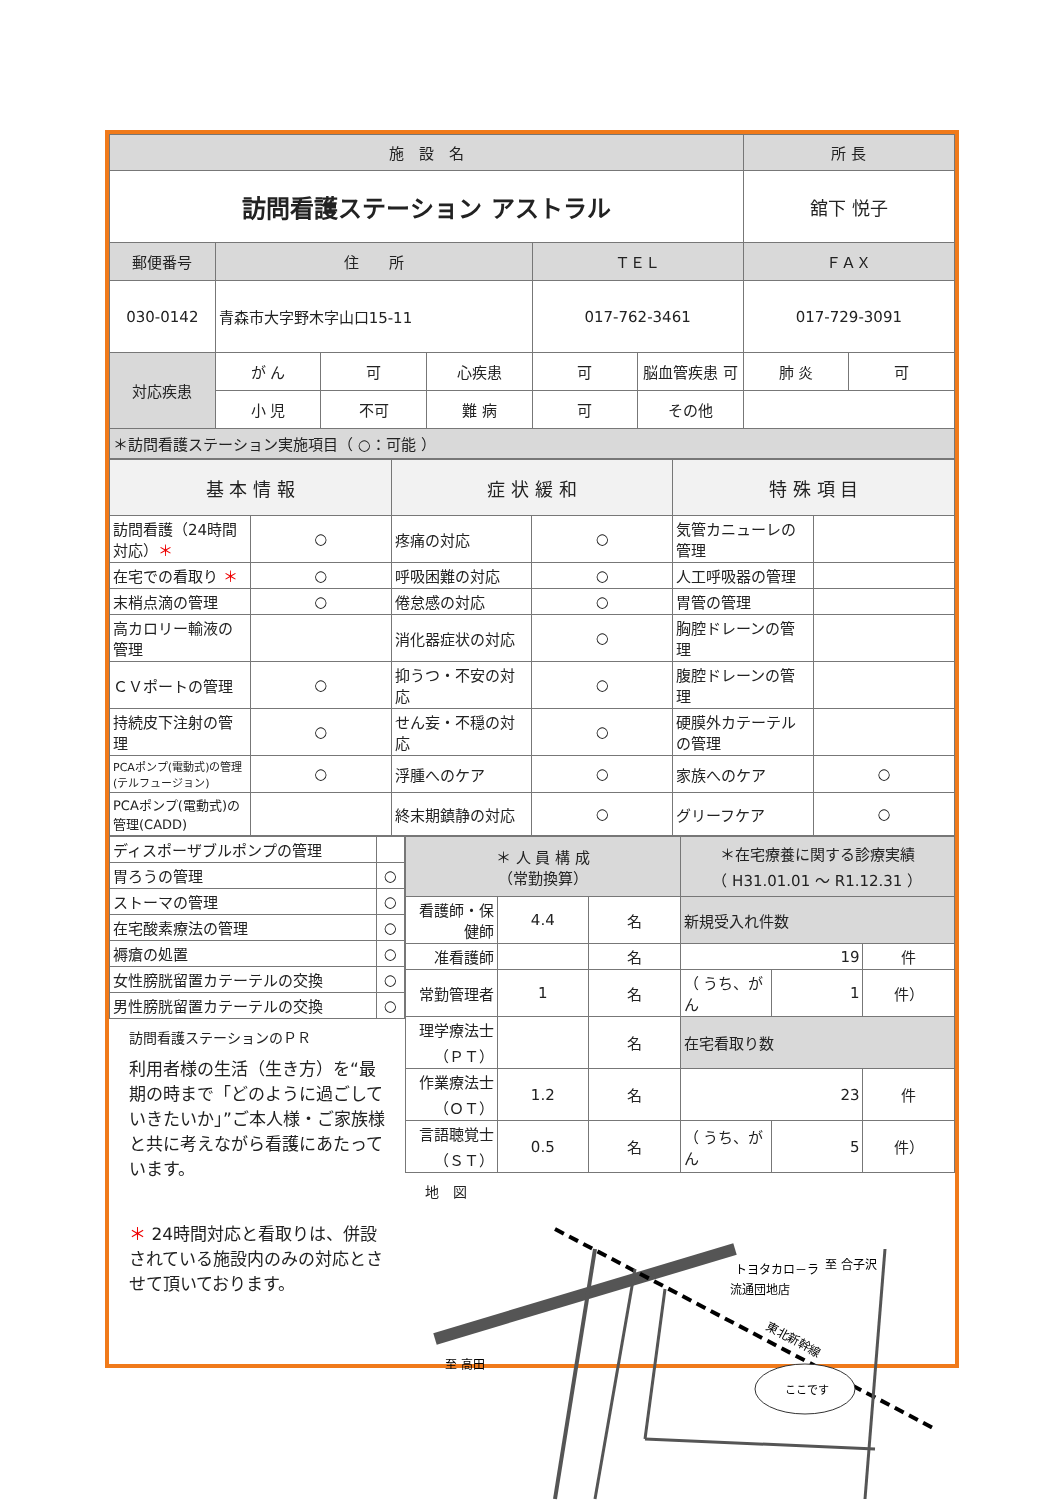| 施 設 名 | | | | | | 所 長 | |
| --- | --- | --- | --- | --- | --- | --- | --- |
| 訪問看護ステーション アストラル | | | | | | 舘下 悦子 | |
| 郵便番号 | 住 所 | | | ＴＥＬ | | ＦＡＸ | |
| 030-0142 | 青森市大字野木字山口15-11 | | | 017-762-3461 | | 017-729-3091 | |
| 対応疾患 | が ん | 可 | 心疾患 | 可 | 脳血管疾患 可 | 肺 炎 | 可 |
| | 小 児 | 不可 | 難 病 | 可 | その他 | | |
| ＊訪問看護ステーション実施項目（ ○：可能 ） | | | | | | | |
| 基 本 情 報 | | 症 状 緩 和 | | 特 殊 項 目 | |
| --- | --- | --- | --- | --- | --- |
| 訪問看護（24時間対応） ＊ | ○ | 疼痛の対応 | ○ | 気管カニューレの管理 | |
| 在宅での看取り ＊ | ○ | 呼吸困難の対応 | ○ | 人工呼吸器の管理 | |
| 末梢点滴の管理 | ○ | 倦怠感の対応 | ○ | 胃管の管理 | |
| 高カロリー輸液の管理 | | 消化器症状の対応 | ○ | 胸腔ドレーンの管理 | |
| ＣＶポートの管理 | ○ | 抑うつ・不安の対応 | ○ | 腹腔ドレーンの管理 | |
| 持続皮下注射の管理 | ○ | せん妄・不穏の対応 | ○ | 硬膜外カテーテルの管理 | |
| PCAポンプ(電動式)の管理(テルフュージョン) | ○ | 浮腫へのケア | ○ | 家族へのケア | ○ |
| PCAポンプ(電動式)の管理(CADD) | | 終末期鎮静の対応 | ○ | グリーフケア | ○ |
| ディスポーザブルポンプの管理 | |
| 胃ろうの管理 | ○ |
| ストーマの管理 | ○ |
| 在宅酸素療法の管理 | ○ |
| 褥瘡の処置 | ○ |
| 女性膀胱留置カテーテルの交換 | ○ |
| 男性膀胱留置カテーテルの交換 | ○ |
訪問看護ステーションのＰＲ
利用者様の生活（生き方）を“最期の時まで「どのように過ごしていきたいか」”ご本人様・ご家族様と共に考えながら看護にあたっています。
＊ 24時間対応と看取りは、併設されている施設内のみの対応とさせて頂いております。
| ＊ 人 員 構 成 （常勤換算） | | | ＊在宅療養に関する診療実績 （ H31.01.01 ～ R1.12.31 ） | | |
| 看護師・保健師 | 4.4 | 名 | 新規受入れ件数 | | |
| 准看護師 | | 名 | 19 | | 件 |
| 常勤管理者 | 1 | 名 | （ うち、がん | 1 | 件） |
| 理学療法士（ＰＴ） | | 名 | 在宅看取り数 | | |
| 作業療法士（ＯＴ） | 1.2 | 名 | 23 | | 件 |
| 言語聴覚士（ＳＴ） | 0.5 | 名 | （ うち、がん | 5 | 件） |
地　図
ここです
トヨタカロ－ラ
流通団地店
至 合子沢
至 高田
東北新幹線